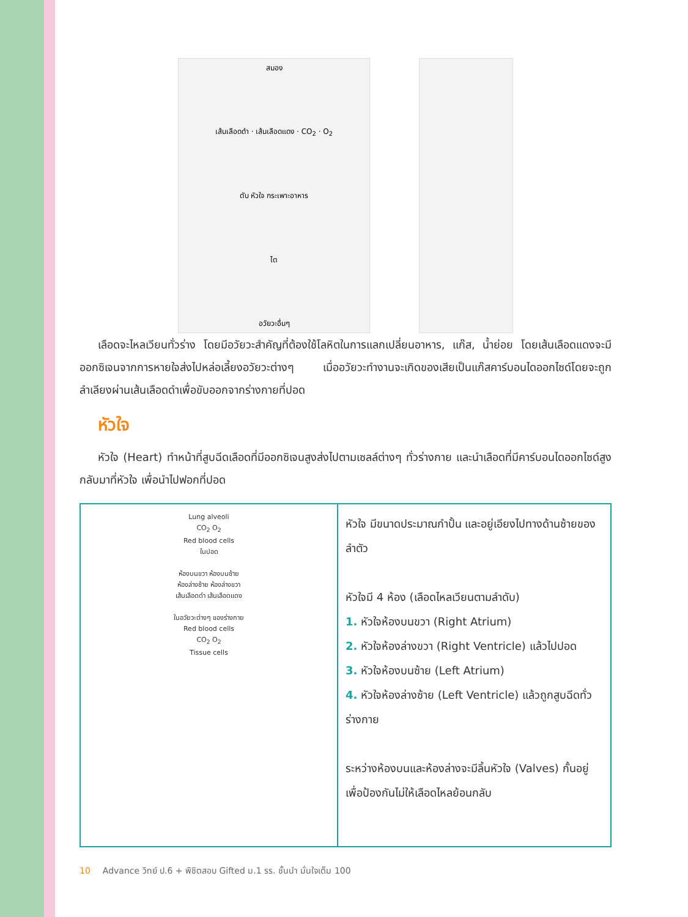สมอง
เส้นเลือดดำ · เส้นเลือดแดง · CO<sub>2</sub> · O<sub>2</sub>
ตับ หัวใจ กระเพาะอาหาร
ไต
อวัยวะอื่นๆ
เลือดจะไหลเวียนทั่วร่าง โดยมีอวัยวะสำคัญที่ต้องใช้โลหิตในการแลกเปลี่ยนอาหาร, แก๊ส, น้ำย่อย โดยเส้นเลือดแดงจะมีออกซิเจนจากการหายใจส่งไปหล่อเลี้ยงอวัยวะต่างๆ เมื่ออวัยวะทำงานจะเกิดของเสียเป็นแก๊สคาร์บอนไดออกไซด์โดยจะถูกลำเลียงผ่านเส้นเลือดดำเพื่อขับออกจากร่างกายที่ปอด
หัวใจ
หัวใจ (Heart) ทำหน้าที่สูบฉีดเลือดที่มีออกซิเจนสูงส่งไปตามเซลล์ต่างๆ ทั่วร่างกาย และนำเลือดที่มีคาร์บอนไดออกไซด์สูงกลับมาที่หัวใจ เพื่อนำไปฟอกที่ปอด
| Lung alveoli CO<sub>2</sub> O<sub>2</sub> Red blood cells ในปอด ห้องบนขวา ห้องบนซ้าย ห้องล่างซ้าย ห้องล่างขวา เส้นเลือดดำ เส้นเลือดแดง ในอวัยวะต่างๆ ของร่างกาย Red blood cells CO<sub>2</sub> O<sub>2</sub> Tissue cells | หัวใจ มีขนาดประมาณกำปั้น และอยู่เอียงไปทางด้านซ้ายของลำตัว หัวใจมี 4 ห้อง (เลือดไหลเวียนตามลำดับ) 1. หัวใจห้องบนขวา (Right Atrium) 2. หัวใจห้องล่างขวา (Right Ventricle) แล้วไปปอด 3. หัวใจห้องบนซ้าย (Left Atrium) 4. หัวใจห้องล่างซ้าย (Left Ventricle) แล้วถูกสูบฉีดทั่วร่างกาย ระหว่างห้องบนและห้องล่างจะมีลิ้นหัวใจ (Valves) กั้นอยู่เพื่อป้องกันไม่ให้เลือดไหลย้อนกลับ |
10 Advance วิทย์ ป.6 + พิชิตสอบ Gifted ม.1 รร. ชั้นนำ มั่นใจเต็ม 100